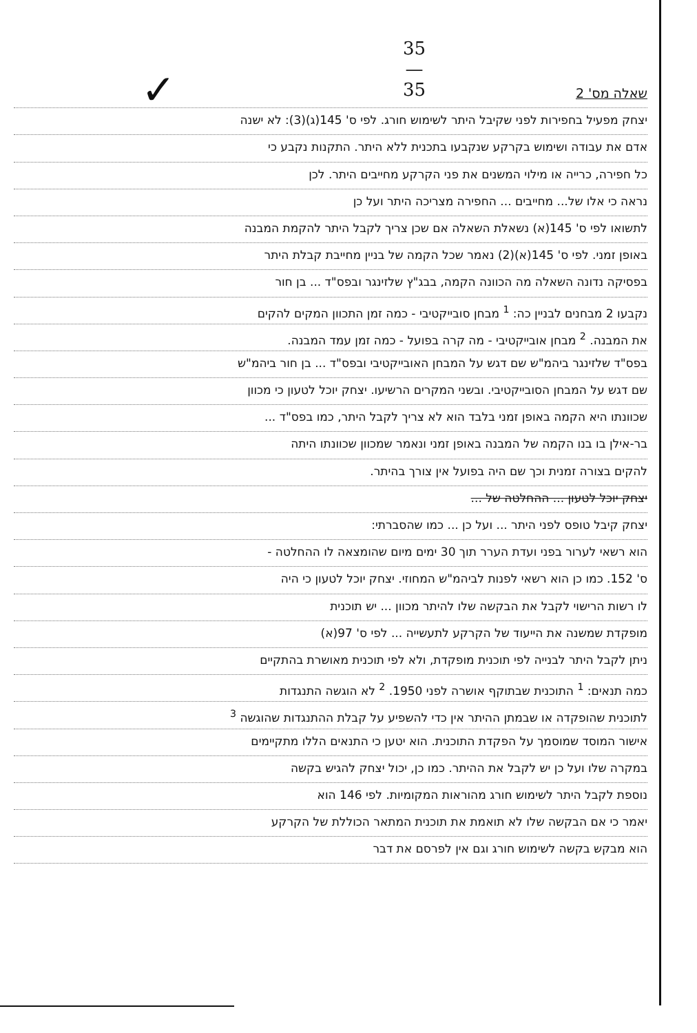35
—
35
✓
שאלה מס' 2
יצחק מפעיל בחפירות לפני שקיבל היתר לשימוש חורג. לפי ס' 145(ג)(3): לא ישנה
אדם את עבודה ושימוש בקרקע שנקבעו בתכנית ללא היתר. התקנות נקבע כי
כל חפירה, כרייה או מילוי המשנים את פני הקרקע מחייבים היתר. לכן
נראה כי אלו של... מחייבים ... החפירה מצריכה היתר ועל כן
לתשואו לפי ס' 145(א) נשאלת השאלה אם שכן צריך לקבל היתר להקמת המבנה
באופן זמני. לפי ס' 145(א)(2) נאמר שכל הקמה של בניין מחייבת קבלת היתר
בפסיקה נדונה השאלה מה הכוונה הקמה, בבג"ץ שלזינגר ובפס"ד ... בן חור
נקבעו 2 מבחנים לבניין כה: <sup>1</sup> מבחן סובייקטיבי - כמה זמן התכוון המקים להקים
את המבנה. <sup>2</sup> מבחן אובייקטיבי - מה קרה בפועל - כמה זמן עמד המבנה.
בפס"ד שלזינגר ביהמ"ש שם דגש על המבחן האובייקטיבי ובפס"ד ... בן חור ביהמ"ש
שם דגש על המבחן הסובייקטיבי. ובשני המקרים הרשיעו. יצחק יוכל לטעון כי מכוון
שכוונתו היא הקמה באופן זמני בלבד הוא לא צריך לקבל היתר, כמו בפס"ד ...
בר-אילן בו בנו הקמה של המבנה באופן זמני ונאמר שמכוון שכוונתו היתה
להקים בצורה זמנית וכך שם היה בפועל אין צורך בהיתר.
יצחק יוכל לטעון ... ההחלטה של ...
יצחק קיבל טופס לפני היתר ... ועל כן ... כמו שהסברתי:
הוא רשאי לערור בפני ועדת הערר תוך 30 ימים מיום שהומצאה לו ההחלטה -
ס' 152. כמו כן הוא רשאי לפנות לביהמ"ש המחוזי. יצחק יוכל לטעון כי היה
לו רשות הרישוי לקבל את הבקשה שלו להיתר מכוון ... יש תוכנית
מופקדת שמשנה את הייעוד של הקרקע לתעשייה ... לפי ס' 97(א)
ניתן לקבל היתר לבנייה לפי תוכנית מופקדת, ולא לפי תוכנית מאושרת בהתקיים
כמה תנאים: <sup>1</sup> התוכנית שבתוקף אושרה לפני 1950. <sup>2</sup> לא הוגשה התנגדות
לתוכנית שהופקדה או שבמתן ההיתר אין כדי להשפיע על קבלת ההתנגדות שהוגשה <sup>3</sup>
אישור המוסד שמוסמך על הפקדת התוכנית. הוא יטען כי התנאים הללו מתקיימים
במקרה שלו ועל כן יש לקבל את ההיתר. כמו כן, יכול יצחק להגיש בקשה
נוספת לקבל היתר לשימוש חורג מהוראות המקומיות. לפי 146 הוא
יאמר כי אם הבקשה שלו לא תואמת את תוכנית המתאר הכוללת של הקרקע
הוא מבקש בקשה לשימוש חורג וגם אין לפרסם את דבר